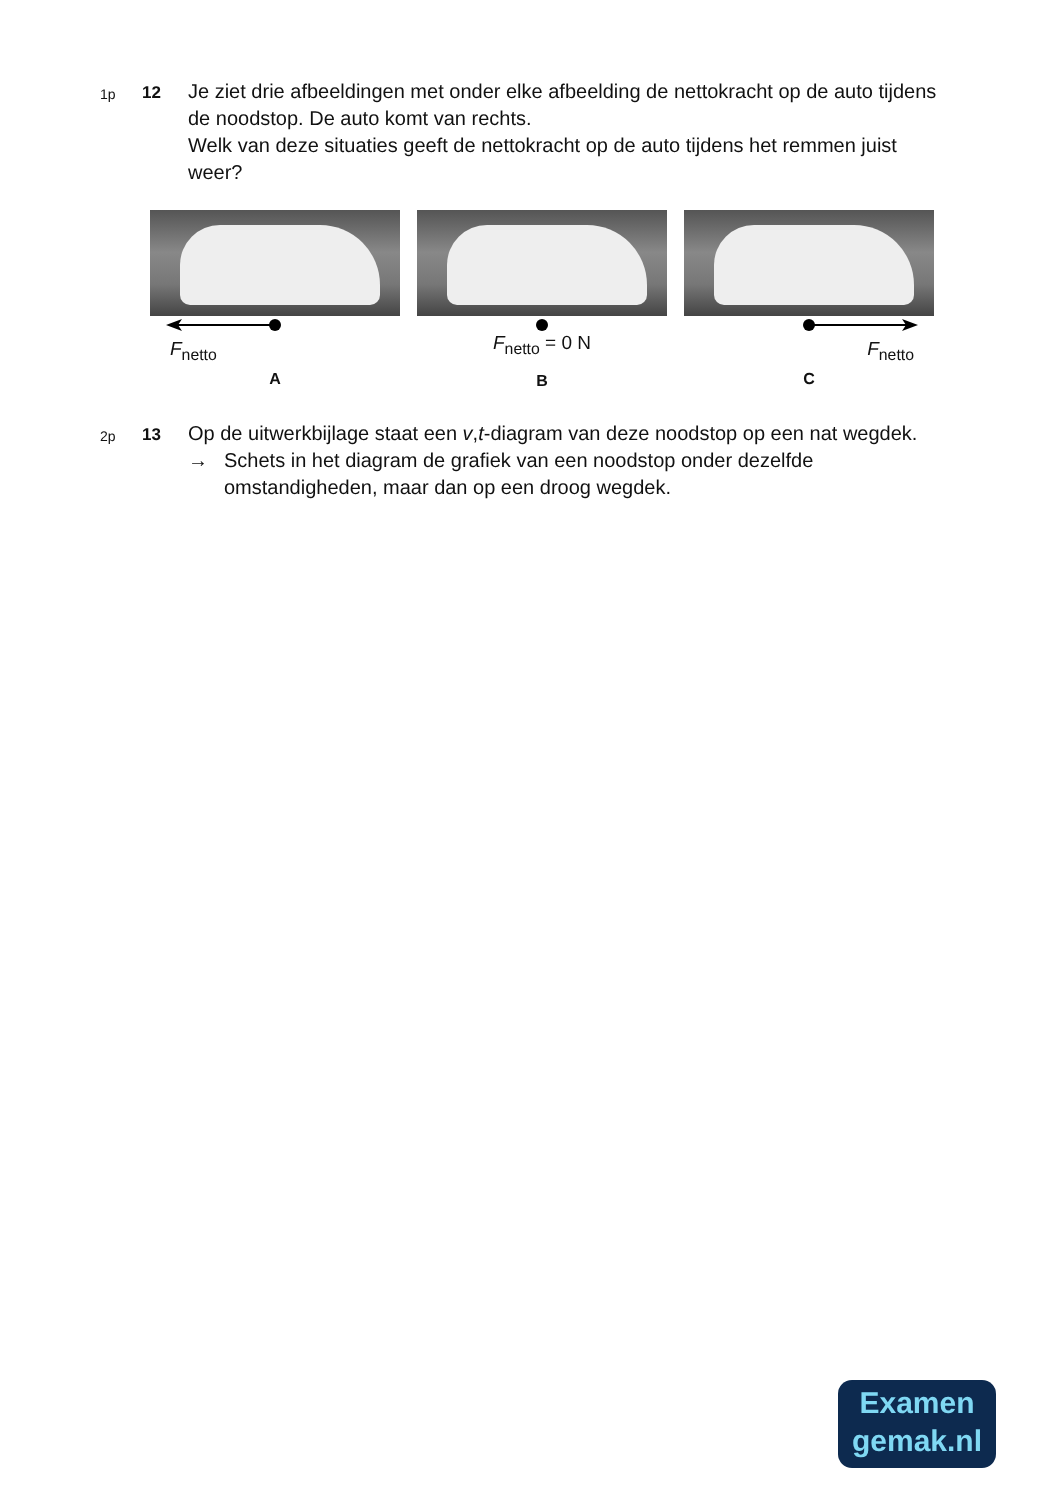1p
12
Je ziet drie afbeeldingen met onder elke afbeelding de nettokracht op de auto tijdens de noodstop. De auto komt van rechts.
Welk van deze situaties geeft de nettokracht op de auto tijdens het remmen juist weer?
F<sub>netto</sub>
A
F<sub>netto</sub> = 0 N
B
F<sub>netto</sub>
C
2p
13
Op de uitwerkbijlage staat een v,t-diagram van deze noodstop op een nat wegdek.
→ Schets in het diagram de grafiek van een noodstop onder dezelfde omstandigheden, maar dan op een droog wegdek.
Examen
gemak.nl